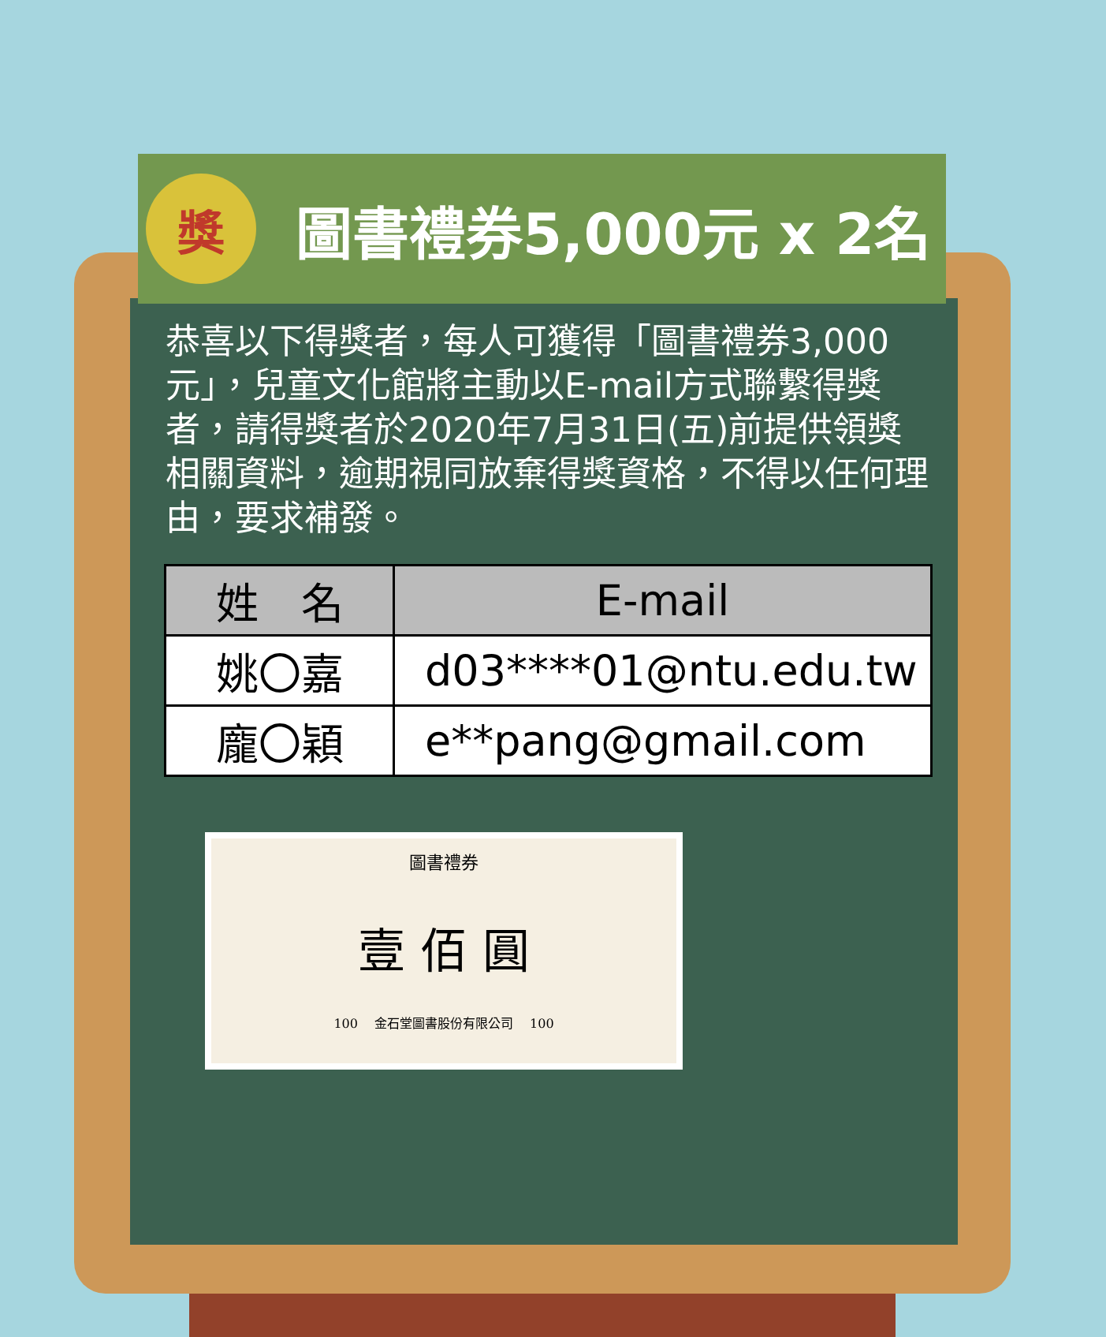獎
圖書禮券5,000元 x 2名
恭喜以下得獎者，每人可獲得「圖書禮券3,000元」，兒童文化館將主動以E-mail方式聯繫得獎者，請得獎者於2020年7月31日(五)前提供領獎相關資料，逾期視同放棄得獎資格，不得以任何理由，要求補發。
| 姓 名 | E-mail |
| --- | --- |
| 姚〇嘉 | d03****01@ntu.edu.tw |
| 龐〇穎 | e**pang@gmail.com |
圖書禮券
壹 佰 圓
100 　金石堂圖書股份有限公司　 100